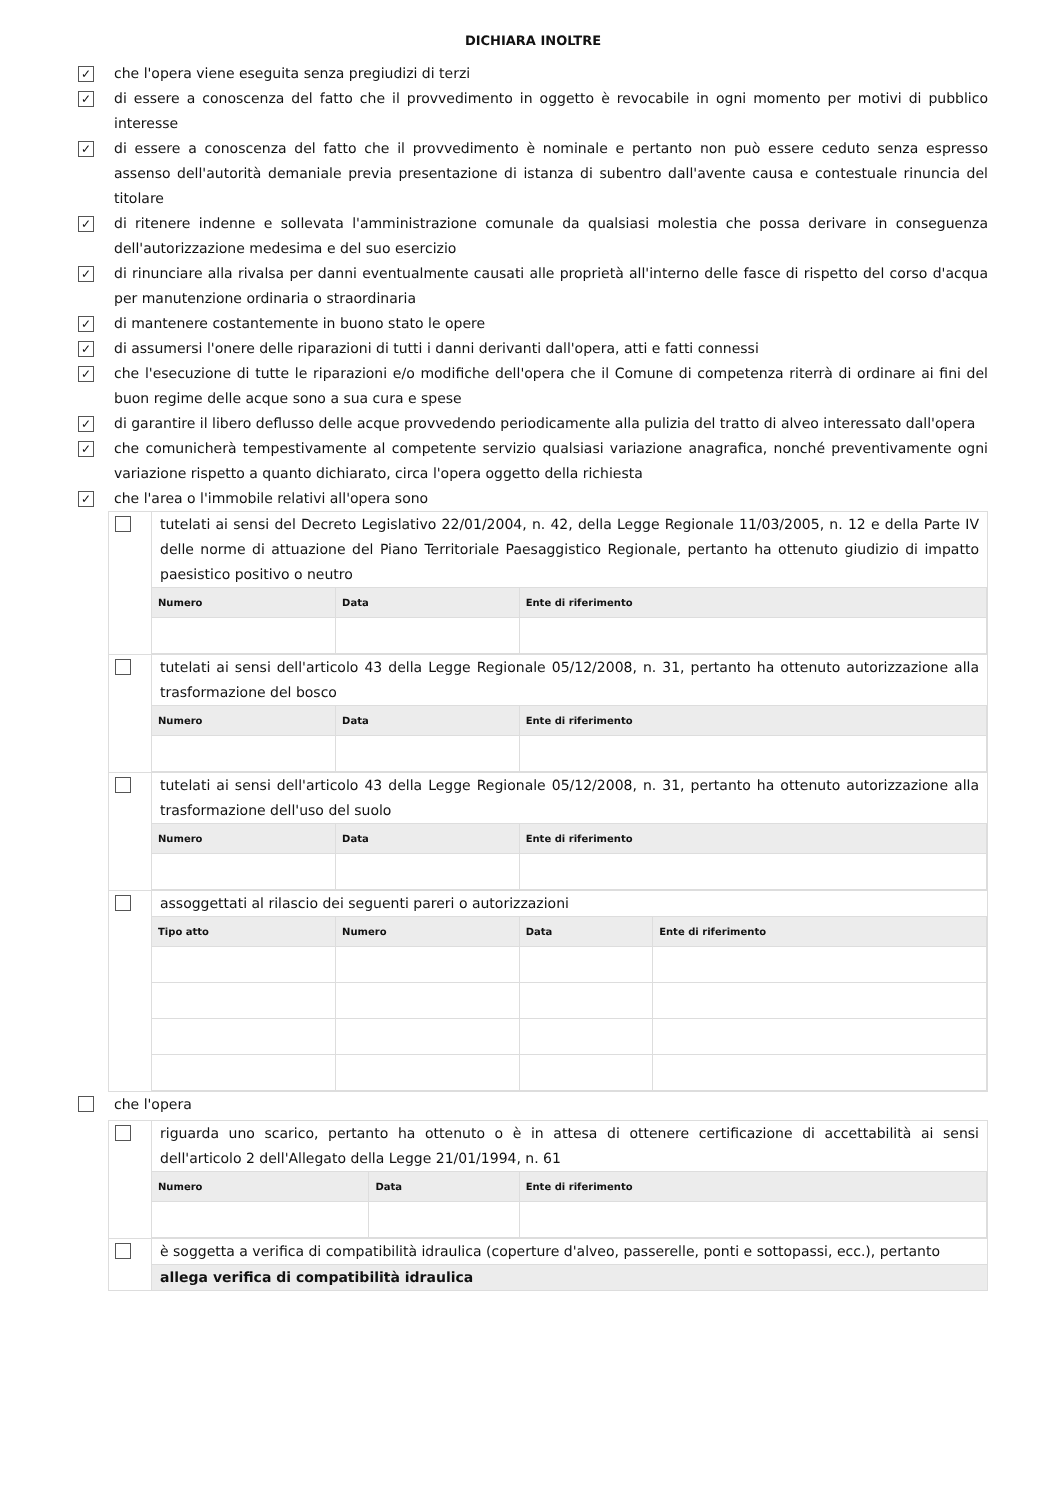DICHIARA INOLTRE
✓
che l'opera viene eseguita senza pregiudizi di terzi
✓
di essere a conoscenza del fatto che il provvedimento in oggetto è revocabile in ogni momento per motivi di pubblico interesse
✓
di essere a conoscenza del fatto che il provvedimento è nominale e pertanto non può essere ceduto senza espresso assenso dell'autorità demaniale previa presentazione di istanza di subentro dall'avente causa e contestuale rinuncia del titolare
✓
di ritenere indenne e sollevata l'amministrazione comunale da qualsiasi molestia che possa derivare in conseguenza dell'autorizzazione medesima e del suo esercizio
✓
di rinunciare alla rivalsa per danni eventualmente causati alle proprietà all'interno delle fasce di rispetto del corso d'acqua per manutenzione ordinaria o straordinaria
✓
di mantenere costantemente in buono stato le opere
✓
di assumersi l'onere delle riparazioni di tutti i danni derivanti dall'opera, atti e fatti connessi
✓
che l'esecuzione di tutte le riparazioni e/o modifiche dell'opera che il Comune di competenza riterrà di ordinare ai fini del buon regime delle acque sono a sua cura e spese
✓
di garantire il libero deflusso delle acque provvedendo periodicamente alla pulizia del tratto di alveo interessato dall'opera
✓
che comunicherà tempestivamente al competente servizio qualsiasi variazione anagrafica, nonché preventivamente ogni variazione rispetto a quanto dichiarato, circa l'opera oggetto della richiesta
✓
che l'area o l'immobile relativi all'opera sono
tutelati ai sensi del Decreto Legislativo 22/01/2004, n. 42, della Legge Regionale 11/03/2005, n. 12 e della Parte IV delle norme di attuazione del Piano Territoriale Paesaggistico Regionale, pertanto ha ottenuto giudizio di impatto paesistico positivo o neutro
| Numero | Data | Ente di riferimento |
| --- | --- | --- |
tutelati ai sensi dell'articolo 43 della Legge Regionale 05/12/2008, n. 31, pertanto ha ottenuto autorizzazione alla trasformazione del bosco
| Numero | Data | Ente di riferimento |
| --- | --- | --- |
tutelati ai sensi dell'articolo 43 della Legge Regionale 05/12/2008, n. 31, pertanto ha ottenuto autorizzazione alla trasformazione dell'uso del suolo
| Numero | Data | Ente di riferimento |
| --- | --- | --- |
assoggettati al rilascio dei seguenti pareri o autorizzazioni
| Tipo atto | Numero | Data | Ente di riferimento |
| --- | --- | --- | --- |
che l'opera
riguarda uno scarico, pertanto ha ottenuto o è in attesa di ottenere certificazione di accettabilità ai sensi dell'articolo 2 dell'Allegato della Legge 21/01/1994, n. 61
| Numero | Data | Ente di riferimento |
| --- | --- | --- |
è soggetta a verifica di compatibilità idraulica (coperture d'alveo, passerelle, ponti e sottopassi, ecc.), pertanto
allega verifica di compatibilità idraulica